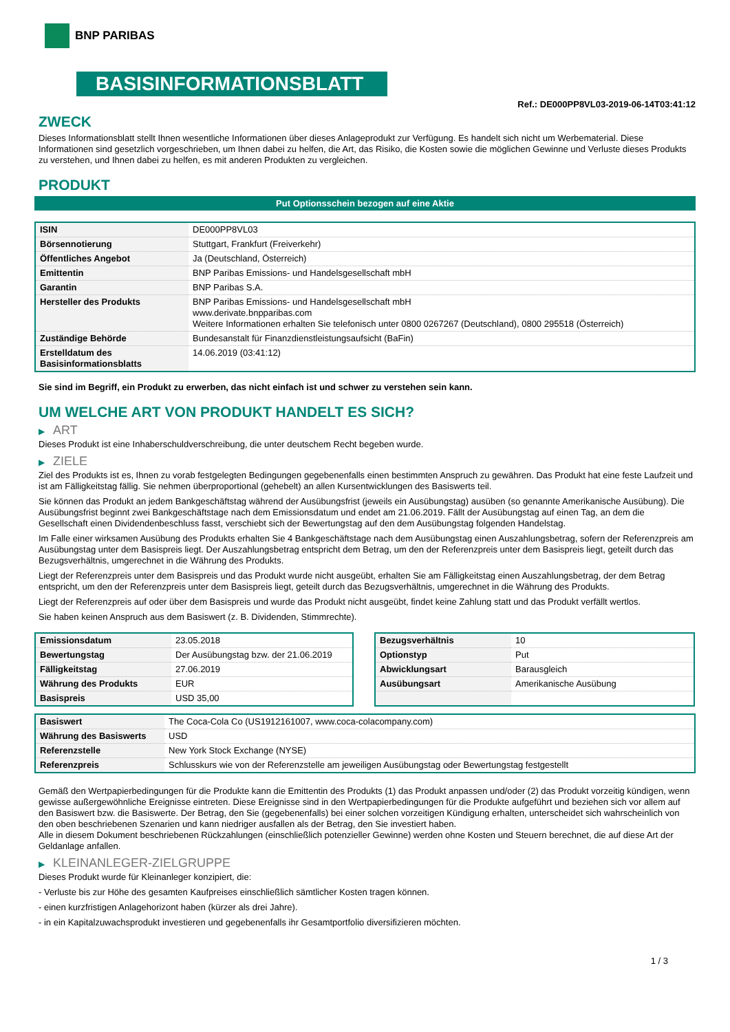BNP PARIBAS
BASISINFORMATIONSBLATT
Ref.: DE000PP8VL03-2019-06-14T03:41:12
ZWECK
Dieses Informationsblatt stellt Ihnen wesentliche Informationen über dieses Anlageprodukt zur Verfügung. Es handelt sich nicht um Werbematerial. Diese Informationen sind gesetzlich vorgeschrieben, um Ihnen dabei zu helfen, die Art, das Risiko, die Kosten sowie die möglichen Gewinne und Verluste dieses Produkts zu verstehen, und Ihnen dabei zu helfen, es mit anderen Produkten zu vergleichen.
PRODUKT
Put Optionsschein bezogen auf eine Aktie
| ISIN | DE000PP8VL03 |
| Börsennotierung | Stuttgart, Frankfurt (Freiverkehr) |
| Öffentliches Angebot | Ja (Deutschland, Österreich) |
| Emittentin | BNP Paribas Emissions- und Handelsgesellschaft mbH |
| Garantin | BNP Paribas S.A. |
| Hersteller des Produkts | BNP Paribas Emissions- und Handelsgesellschaft mbH www.derivate.bnpparibas.com Weitere Informationen erhalten Sie telefonisch unter 0800 0267267 (Deutschland), 0800 295518 (Österreich) |
| Zuständige Behörde | Bundesanstalt für Finanzdienstleistungsaufsicht (BaFin) |
| Erstelldatum des Basisinformationsblatts | 14.06.2019 (03:41:12) |
Sie sind im Begriff, ein Produkt zu erwerben, das nicht einfach ist und schwer zu verstehen sein kann.
UM WELCHE ART VON PRODUKT HANDELT ES SICH?
▶ ART
Dieses Produkt ist eine Inhaberschuldverschreibung, die unter deutschem Recht begeben wurde.
▶ ZIELE
Ziel des Produkts ist es, Ihnen zu vorab festgelegten Bedingungen gegebenenfalls einen bestimmten Anspruch zu gewähren. Das Produkt hat eine feste Laufzeit und ist am Fälligkeitstag fällig. Sie nehmen überproportional (gehebelt) an allen Kursentwicklungen des Basiswerts teil.
Sie können das Produkt an jedem Bankgeschäftstag während der Ausübungsfrist (jeweils ein Ausübungstag) ausüben (so genannte Amerikanische Ausübung). Die Ausübungsfrist beginnt zwei Bankgeschäftstage nach dem Emissionsdatum und endet am 21.06.2019. Fällt der Ausübungstag auf einen Tag, an dem die Gesellschaft einen Dividendenbeschluss fasst, verschiebt sich der Bewertungstag auf den dem Ausübungstag folgenden Handelstag.
Im Falle einer wirksamen Ausübung des Produkts erhalten Sie 4 Bankgeschäftstage nach dem Ausübungstag einen Auszahlungsbetrag, sofern der Referenzpreis am Ausübungstag unter dem Basispreis liegt. Der Auszahlungsbetrag entspricht dem Betrag, um den der Referenzpreis unter dem Basispreis liegt, geteilt durch das Bezugsverhältnis, umgerechnet in die Währung des Produkts.
Liegt der Referenzpreis unter dem Basispreis und das Produkt wurde nicht ausgeübt, erhalten Sie am Fälligkeitstag einen Auszahlungsbetrag, der dem Betrag entspricht, um den der Referenzpreis unter dem Basispreis liegt, geteilt durch das Bezugsverhältnis, umgerechnet in die Währung des Produkts.
Liegt der Referenzpreis auf oder über dem Basispreis und wurde das Produkt nicht ausgeübt, findet keine Zahlung statt und das Produkt verfällt wertlos.
Sie haben keinen Anspruch aus dem Basiswert (z. B. Dividenden, Stimmrechte).
| Emissionsdatum | 23.05.2018 |
| Bewertungstag | Der Ausübungstag bzw. der 21.06.2019 |
| Fälligkeitstag | 27.06.2019 |
| Währung des Produkts | EUR |
| Basispreis | USD 35,00 |
| Bezugsverhältnis | 10 |
| Optionstyp | Put |
| Abwicklungsart | Barausgleich |
| Ausübungsart | Amerikanische Ausübung |
| Basiswert | The Coca-Cola Co (US1912161007, www.coca-colacompany.com) |
| Währung des Basiswerts | USD |
| Referenzstelle | New York Stock Exchange (NYSE) |
| Referenzpreis | Schlusskurs wie von der Referenzstelle am jeweiligen Ausübungstag oder Bewertungstag festgestellt |
Gemäß den Wertpapierbedingungen für die Produkte kann die Emittentin des Produkts (1) das Produkt anpassen und/oder (2) das Produkt vorzeitig kündigen, wenn gewisse außergewöhnliche Ereignisse eintreten. Diese Ereignisse sind in den Wertpapierbedingungen für die Produkte aufgeführt und beziehen sich vor allem auf den Basiswert bzw. die Basiswerte. Der Betrag, den Sie (gegebenenfalls) bei einer solchen vorzeitigen Kündigung erhalten, unterscheidet sich wahrscheinlich von den oben beschriebenen Szenarien und kann niedriger ausfallen als der Betrag, den Sie investiert haben.
Alle in diesem Dokument beschriebenen Rückzahlungen (einschließlich potenzieller Gewinne) werden ohne Kosten und Steuern berechnet, die auf diese Art der Geldanlage anfallen.
▶ KLEINANLEGER-ZIELGRUPPE
Dieses Produkt wurde für Kleinanleger konzipiert, die:
- Verluste bis zur Höhe des gesamten Kaufpreises einschließlich sämtlicher Kosten tragen können.
- einen kurzfristigen Anlagehorizont haben (kürzer als drei Jahre).
- in ein Kapitalzuwachsprodukt investieren und gegebenenfalls ihr Gesamtportfolio diversifizieren möchten.
1 / 3